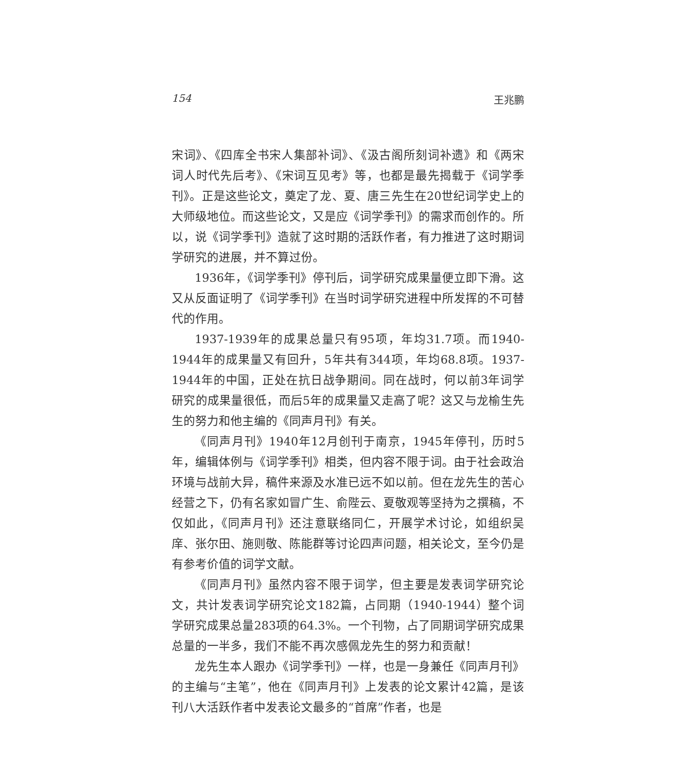154 王兆鹏
宋词》、《四库全书宋人集部补词》、《汲古阁所刻词补遗》和《两宋词人时代先后考》、《宋词互见考》等，也都是最先揭载于《词学季刊》。正是这些论文，奠定了龙、夏、唐三先生在20世纪词学史上的大师级地位。而这些论文，又是应《词学季刊》的需求而创作的。所以，说《词学季刊》造就了这时期的活跃作者，有力推进了这时期词学研究的进展，并不算过份。
1936年，《词学季刊》停刊后，词学研究成果量便立即下滑。这又从反面证明了《词学季刊》在当时词学研究进程中所发挥的不可替代的作用。
1937-1939年的成果总量只有95项，年均31.7项。而1940-1944年的成果量又有回升，5年共有344项，年均68.8项。1937-1944年的中国，正处在抗日战争期间。同在战时，何以前3年词学研究的成果量很低，而后5年的成果量又走高了呢？这又与龙榆生先生的努力和他主编的《同声月刊》有关。
《同声月刊》1940年12月创刊于南京，1945年停刊，历时5年，编辑体例与《词学季刊》相类，但内容不限于词。由于社会政治环境与战前大异，稿件来源及水准已远不如以前。但在龙先生的苦心经营之下，仍有名家如冒广生、俞陛云、夏敬观等坚持为之撰稿，不仅如此，《同声月刊》还注意联络同仁，开展学术讨论，如组织吴庠、张尔田、施则敬、陈能群等讨论四声问题，相关论文，至今仍是有参考价值的词学文献。
《同声月刊》虽然内容不限于词学，但主要是发表词学研究论文，共计发表词学研究论文182篇，占同期（1940-1944）整个词学研究成果总量283项的64.3%。一个刊物，占了同期词学研究成果总量的一半多，我们不能不再次感佩龙先生的努力和贡献！
龙先生本人跟办《词学季刊》一样，也是一身兼任《同声月刊》的主编与“主笔”，他在《同声月刊》上发表的论文累计42篇，是该刊八大活跃作者中发表论文最多的“首席”作者，也是